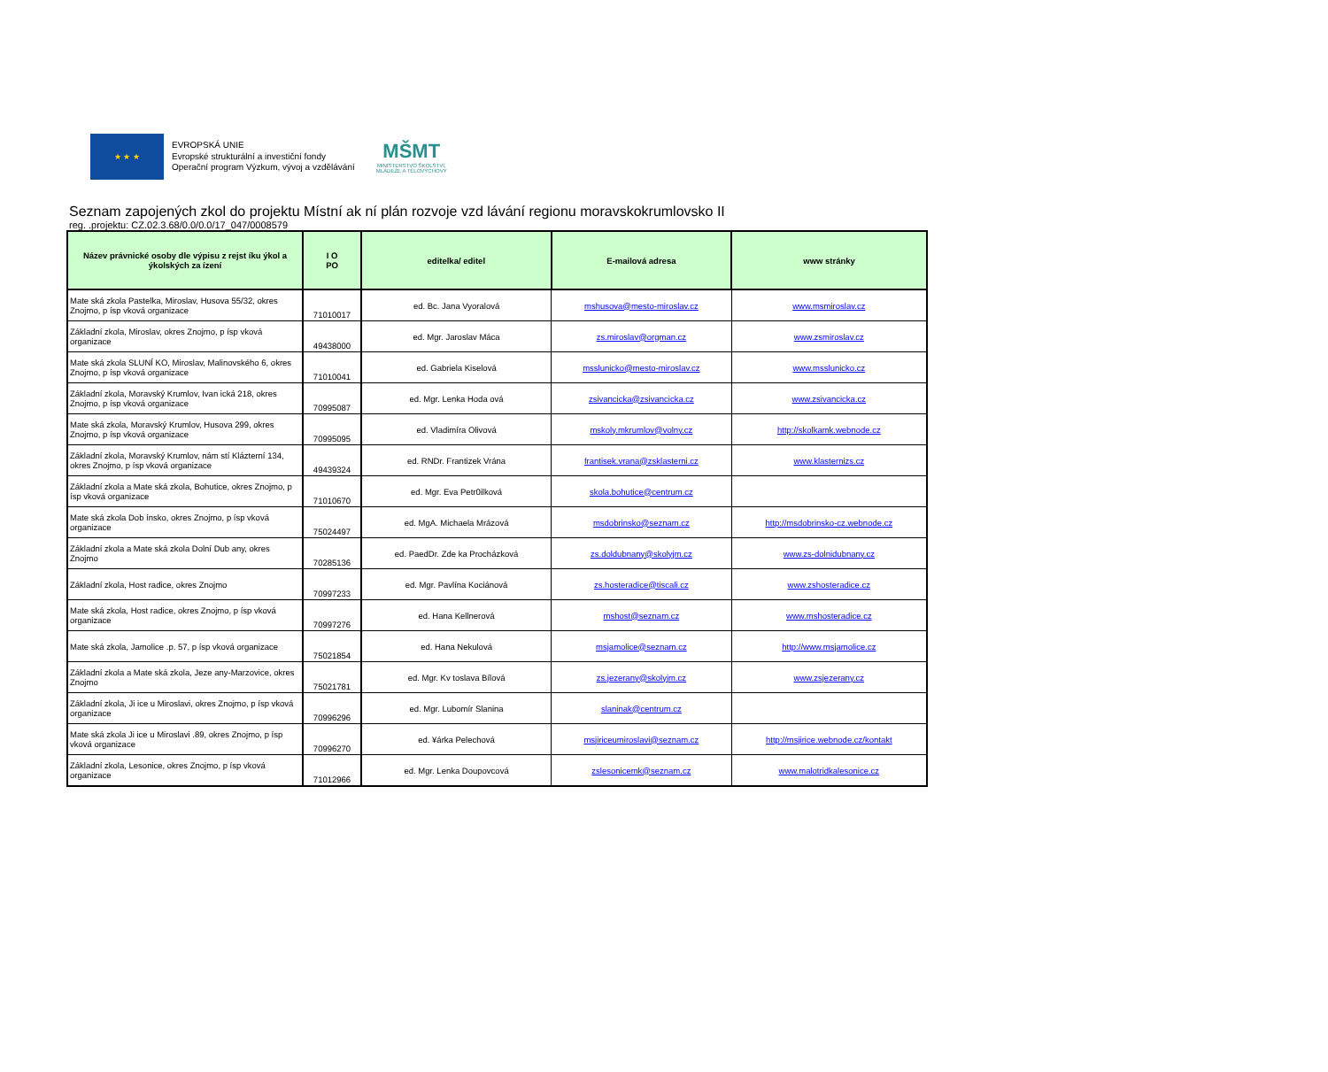★ ★ ★
EVROPSKÁ UNIE
Evropské strukturální a investiční fondy
Operační program Výzkum, vývoj a vzdělávání
MŠMT
MINISTERSTVO ŠKOLSTVÍ,
MLÁDEŽE A TĚLOVÝCHOVY
Seznam zapojených zkol do projektu Místní ak ní plán rozvoje vzd lávání regionu moravskokrumlovsko II
reg. .projektu: CZ.02.3.68/0.0/0.0/17_047/0008579
| Název právnické osoby dle výpisu z rejst íku ýkol a ýkolských za ízení | I O PO | editelka/ editel | E-mailová adresa | www stránky |
| --- | --- | --- | --- | --- |
| Mate ská zkola Pastelka, Miroslav, Husova 55/32, okres Znojmo, p ísp vková organizace | 71010017 | ed. Bc. Jana Vyoralová | mshusova@mesto-miroslav.cz | www.msmiroslav.cz |
| Základní zkola, Miroslav, okres Znojmo, p ísp vková organizace | 49438000 | ed. Mgr. Jaroslav Máca | zs.miroslav@orgman.cz | www.zsmiroslav.cz |
| Mate ská zkola SLUNÍ KO, Miroslav, Malinovského 6, okres Znojmo, p ísp vková organizace | 71010041 | ed. Gabriela Kiselová | msslunicko@mesto-miroslav.cz | www.msslunicko.cz |
| Základní zkola, Moravský Krumlov, Ivan ická 218, okres Znojmo, p ísp vková organizace | 70995087 | ed. Mgr. Lenka Hoda ová | zsivancicka@zsivancicka.cz | www.zsivancicka.cz |
| Mate ská zkola, Moravský Krumlov, Husova 299, okres Znojmo, p ísp vková organizace | 70995095 | ed. Vladimíra Olivová | mskoly.mkrumlov@volny.cz | http://skolkamk.webnode.cz |
| Základní zkola, Moravský Krumlov, nám stí Klázterní 134, okres Znojmo, p ísp vková organizace | 49439324 | ed. RNDr. Frantizek Vrána | frantisek.vrana@zsklasterni.cz | www.klasternizs.cz |
| Základní zkola a Mate ská zkola, Bohutice, okres Znojmo, p ísp vková organizace | 71010670 | ed. Mgr. Eva Petr0ilková | skola.bohutice@centrum.cz | |
| Mate ská zkola Dob ínsko, okres Znojmo, p ísp vková organizace | 75024497 | ed. MgA. Michaela Mrázová | msdobrinsko@seznam.cz | http://msdobrinsko-cz.webnode.cz |
| Základní zkola a Mate ská zkola Dolní Dub any, okres Znojmo | 70285136 | ed. PaedDr. Zde ka Procházková | zs.doldubnany@skolyjm.cz | www.zs-dolnidubnany.cz |
| Základní zkola, Host radice, okres Znojmo | 70997233 | ed. Mgr. Pavlína Kociánová | zs.hosteradice@tiscali.cz | www.zshosteradice.cz |
| Mate ská zkola, Host radice, okres Znojmo, p ísp vková organizace | 70997276 | ed. Hana Kellnerová | mshost@seznam.cz | www.mshosteradice.cz |
| Mate ská zkola, Jamolice .p. 57, p ísp vková organizace | 75021854 | ed. Hana Nekulová | msjamolice@seznam.cz | http://www.msjamolice.cz |
| Základní zkola a Mate ská zkola, Jeze any-Marzovice, okres Znojmo | 75021781 | ed. Mgr. Kv toslava Bílová | zs.jezerany@skolyjm.cz | www.zsjezerany.cz |
| Základní zkola, Ji ice u Miroslavi, okres Znojmo, p ísp vková organizace | 70996296 | ed. Mgr. Lubomír Slanina | slaninak@centrum.cz | |
| Mate ská zkola Ji ice u Miroslavi .89, okres Znojmo, p ísp vková organizace | 70996270 | ed. ¥árka Pelechová | msjiriceumiroslavi@seznam.cz | http://msjirice.webnode.cz/kontakt |
| Základní zkola, Lesonice, okres Znojmo, p ísp vková organizace | 71012966 | ed. Mgr. Lenka Doupovcová | zslesonicemk@seznam.cz | www.malotridkalesonice.cz |